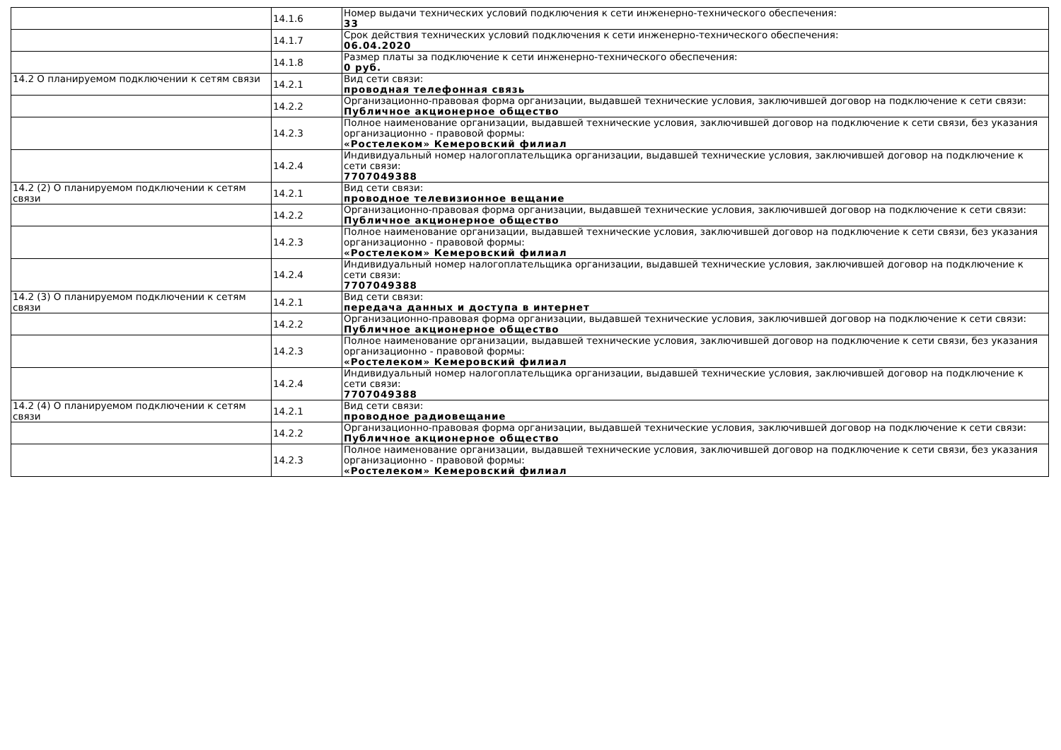| | 14.1.6 | Номер выдачи технических условий подключения к сети инженерно-технического обеспечения: 33 |
| | 14.1.7 | Срок действия технических условий подключения к сети инженерно-технического обеспечения: 06.04.2020 |
| | 14.1.8 | Размер платы за подключение к сети инженерно-технического обеспечения: 0 руб. |
| 14.2 О планируемом подключении к сетям связи | 14.2.1 | Вид сети связи: проводная телефонная связь |
| | 14.2.2 | Организационно-правовая форма организации, выдавшей технические условия, заключившей договор на подключение к сети связи: Публичное акционерное общество |
| | 14.2.3 | Полное наименование организации, выдавшей технические условия, заключившей договор на подключение к сети связи, без указания организационно - правовой формы: «Ростелеком» Кемеровский филиал |
| | 14.2.4 | Индивидуальный номер налогоплательщика организации, выдавшей технические условия, заключившей договор на подключение к сети связи: 7707049388 |
| 14.2 (2) О планируемом подключении к сетям связи | 14.2.1 | Вид сети связи: проводное телевизионное вещание |
| | 14.2.2 | Организационно-правовая форма организации, выдавшей технические условия, заключившей договор на подключение к сети связи: Публичное акционерное общество |
| | 14.2.3 | Полное наименование организации, выдавшей технические условия, заключившей договор на подключение к сети связи, без указания организационно - правовой формы: «Ростелеком» Кемеровский филиал |
| | 14.2.4 | Индивидуальный номер налогоплательщика организации, выдавшей технические условия, заключившей договор на подключение к сети связи: 7707049388 |
| 14.2 (3) О планируемом подключении к сетям связи | 14.2.1 | Вид сети связи: передача данных и доступа в интернет |
| | 14.2.2 | Организационно-правовая форма организации, выдавшей технические условия, заключившей договор на подключение к сети связи: Публичное акционерное общество |
| | 14.2.3 | Полное наименование организации, выдавшей технические условия, заключившей договор на подключение к сети связи, без указания организационно - правовой формы: «Ростелеком» Кемеровский филиал |
| | 14.2.4 | Индивидуальный номер налогоплательщика организации, выдавшей технические условия, заключившей договор на подключение к сети связи: 7707049388 |
| 14.2 (4) О планируемом подключении к сетям связи | 14.2.1 | Вид сети связи: проводное радиовещание |
| | 14.2.2 | Организационно-правовая форма организации, выдавшей технические условия, заключившей договор на подключение к сети связи: Публичное акционерное общество |
| | 14.2.3 | Полное наименование организации, выдавшей технические условия, заключившей договор на подключение к сети связи, без указания организационно - правовой формы: «Ростелеком» Кемеровский филиал |